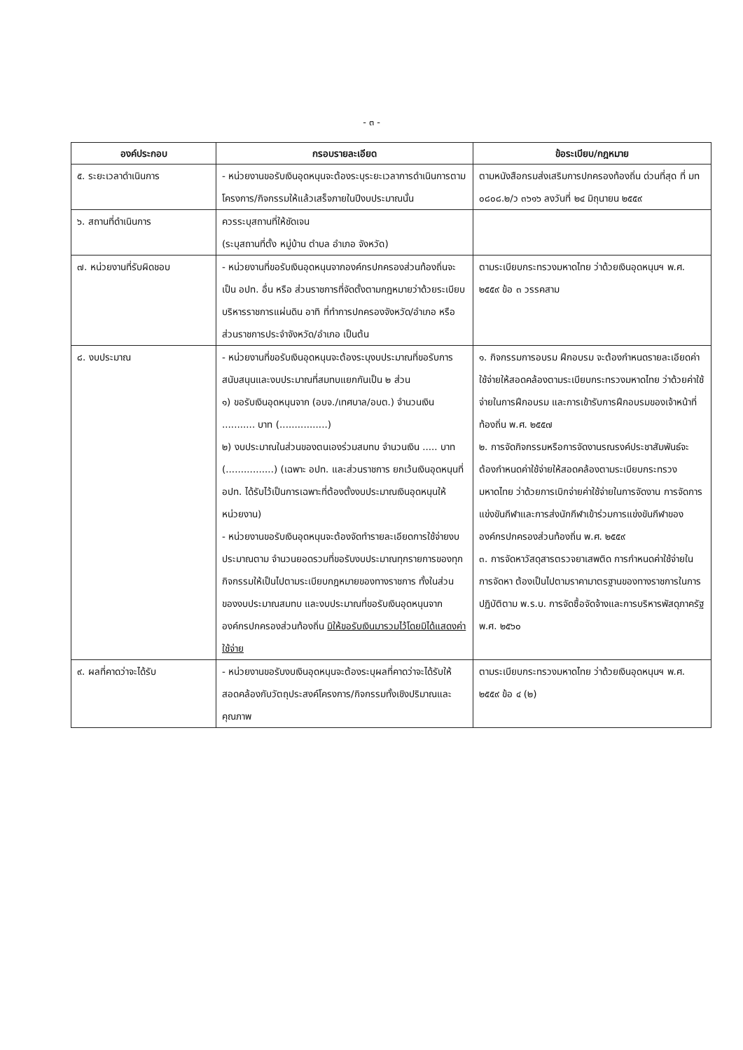- ๓ -
| องค์ประกอบ | กรอบรายละเอียด | ข้อระเบียบ/กฎหมาย |
| --- | --- | --- |
| ๕. ระยะเวลาดำเนินการ | - หน่วยงานขอรับเงินอุดหนุนจะต้องระบุระยะเวลาการดำเนินการตามโครงการ/กิจกรรมให้แล้วเสร็จภายในปีงบประมาณนั้น | ตามหนังสือกรมส่งเสริมการปกครองท้องถิ่น ด่วนที่สุด ที่ มท ๐๘๐๘.๒/ว ๓๖๑๖ ลงวันที่ ๒๔ มิถุนายน ๒๕๕๙ |
| ๖. สถานที่ดำเนินการ | ควรระบุสถานที่ให้ชัดเจน (ระบุสถานที่ตั้ง หมู่บ้าน ตำบล อำเภอ จังหวัด) | |
| ๗. หน่วยงานที่รับผิดชอบ | - หน่วยงานที่ขอรับเงินอุดหนุนจากองค์กรปกครองส่วนท้องถิ่นจะเป็น อปท. อื่น หรือ ส่วนราชการที่จัดตั้งตามกฎหมายว่าด้วยระเบียบบริหารราชการแผ่นดิน อาทิ ที่ทำการปกครองจังหวัด/อำเภอ หรือส่วนราชการประจำจังหวัด/อำเภอ เป็นต้น | ตามระเบียบกระทรวงมหาดไทย ว่าด้วยเงินอุดหนุนฯ พ.ศ. ๒๕๕๙ ข้อ ๓ วรรคสาม |
| ๘. งบประมาณ | - หน่วยงานที่ขอรับเงินอุดหนุนจะต้องระบุงบประมาณที่ขอรับการสนับสนุนและงบประมาณที่สมทบแยกกันเป็น ๒ ส่วน ๑) ขอรับเงินอุดหนุนจาก (อบจ./เทศบาล/อบต.) จำนวนเงิน ........... บาท (................) ๒) งบประมาณในส่วนของตนเองร่วมสมทบ จำนวนเงิน ..... บาท (................) (เฉพาะ อปท. และส่วนราชการ ยกเว้นเงินอุดหนุนที่ อปท. ได้รับไว้เป็นการเฉพาะที่ต้องตั้งงบประมาณเงินอุดหนุนให้หน่วยงาน) - หน่วยงานขอรับเงินอุดหนุนจะต้องจัดทำรายละเอียดการใช้จ่ายงบประมาณตาม จำนวนยอดรวมที่ขอรับงบประมาณทุกรายการของทุกกิจกรรมให้เป็นไปตามระเบียบกฎหมายของทางราชการ ทั้งในส่วนของงบประมาณสมทบ และงบประมาณที่ขอรับเงินอุดหนุนจากองค์กรปกครองส่วนท้องถิ่น มิให้ขอรับเงินมารวมไว้โดยมิได้แสดงค่าใช้จ่าย | ๑. กิจกรรมการอบรม ฝึกอบรม จะต้องกำหนดรายละเอียดค่าใช้จ่ายให้สอดคล้องตามระเบียบกระทรวงมหาดไทย ว่าด้วยค่าใช้จ่ายในการฝึกอบรม และการเข้ารับการฝึกอบรมของเจ้าหน้าที่ท้องถิ่น พ.ศ. ๒๕๕๗ ๒. การจัดกิจกรรมหรือการจัดงานรณรงค์ประชาสัมพันธ์จะต้องกำหนดค่าใช้จ่ายให้สอดคล้องตามระเบียบกระทรวงมหาดไทย ว่าด้วยการเบิกจ่ายค่าใช้จ่ายในการจัดงาน การจัดการแข่งขันกีฬาและการส่งนักกีฬาเข้าร่วมการแข่งขันกีฬาขององค์กรปกครองส่วนท้องถิ่น พ.ศ. ๒๕๕๙ ๓. การจัดหาวัสดุสารตรวจยาเสพติด การกำหนดค่าใช้จ่ายในการจัดหา ต้องเป็นไปตามราคามาตรฐานของทางราชการในการปฏิบัติตาม พ.ร.บ. การจัดซื้อจัดจ้างและการบริหารพัสดุภาครัฐ พ.ศ. ๒๕๖๐ |
| ๙. ผลที่คาดว่าจะได้รับ | - หน่วยงานขอรับงบเงินอุดหนุนจะต้องระบุผลที่คาดว่าจะได้รับให้สอดคล้องกับวัตถุประสงค์โครงการ/กิจกรรมทั้งเชิงปริมาณและคุณภาพ | ตามระเบียบกระทรวงมหาดไทย ว่าด้วยเงินอุดหนุนฯ พ.ศ. ๒๕๕๙ ข้อ ๔ (๒) |